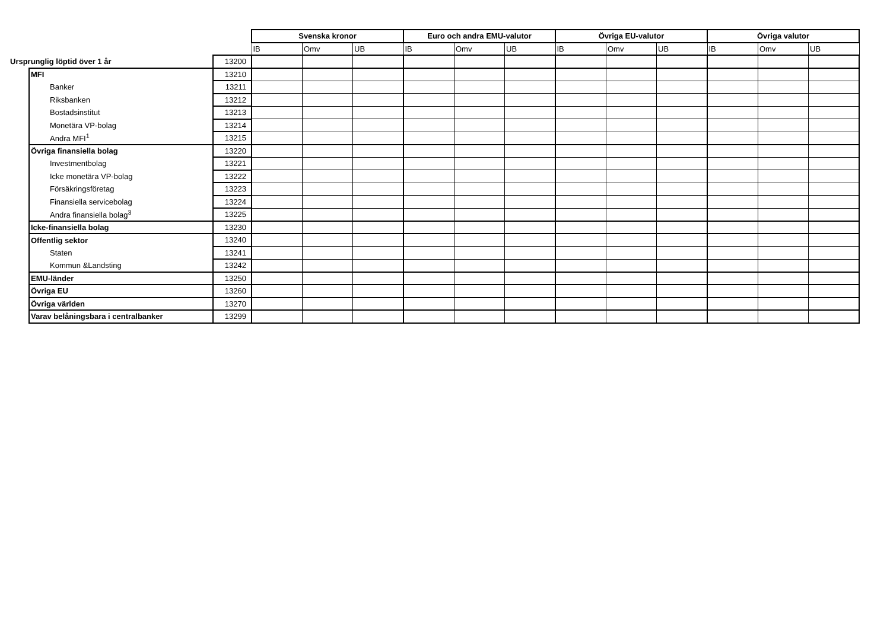| | | Svenska kronor | | | Euro och andra EMU-valutor | | | Övriga EU-valutor | | | Övriga valutor | | |
| | | IB | Omv | UB | IB | Omv | UB | IB | Omv | UB | IB | Omv | UB |
| Ursprunglig löptid över 1 år | 13200 | | | | | | | | | | | | |
| MFI | 13210 | | | | | | | | | | | | |
| Banker | 13211 | | | | | | | | | | | | |
| Riksbanken | 13212 | | | | | | | | | | | | |
| Bostadsinstitut | 13213 | | | | | | | | | | | | |
| Monetära VP-bolag | 13214 | | | | | | | | | | | | |
| Andra MFI<sup>1</sup> | 13215 | | | | | | | | | | | | |
| Övriga finansiella bolag | 13220 | | | | | | | | | | | | |
| Investmentbolag | 13221 | | | | | | | | | | | | |
| Icke monetära VP-bolag | 13222 | | | | | | | | | | | | |
| Försäkringsföretag | 13223 | | | | | | | | | | | | |
| Finansiella servicebolag | 13224 | | | | | | | | | | | | |
| Andra finansiella bolag<sup>3</sup> | 13225 | | | | | | | | | | | | |
| Icke-finansiella bolag | 13230 | | | | | | | | | | | | |
| Offentlig sektor | 13240 | | | | | | | | | | | | |
| Staten | 13241 | | | | | | | | | | | | |
| Kommun &Landsting | 13242 | | | | | | | | | | | | |
| EMU-länder | 13250 | | | | | | | | | | | | |
| Övriga EU | 13260 | | | | | | | | | | | | |
| Övriga världen | 13270 | | | | | | | | | | | | |
| Varav belåningsbara i centralbanker | 13299 | | | | | | | | | | | | |